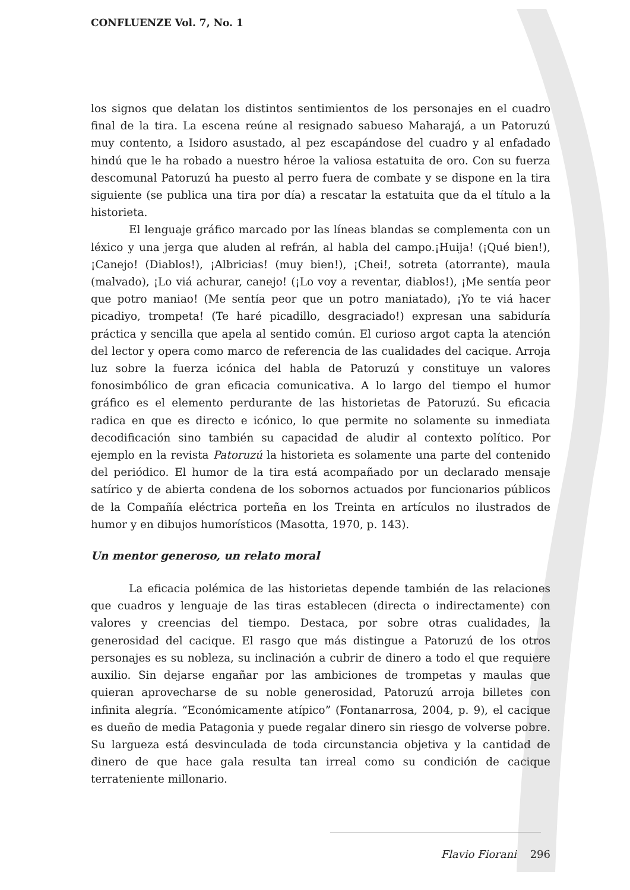CONFLUENZE Vol. 7, No. 1
los signos que delatan los distintos sentimientos de los personajes en el cuadro final de la tira. La escena reúne al resignado sabueso Maharajá, a un Patoruzú muy contento, a Isidoro asustado, al pez escapándose del cuadro y al enfadado hindú que le ha robado a nuestro héroe la valiosa estatuita de oro. Con su fuerza descomunal Patoruzú ha puesto al perro fuera de combate y se dispone en la tira siguiente (se publica una tira por día) a rescatar la estatuita que da el título a la historieta.
El lenguaje gráfico marcado por las líneas blandas se complementa con un léxico y una jerga que aluden al refrán, al habla del campo.¡Huija! (¡Qué bien!), ¡Canejo! (Diablos!), ¡Albricias! (muy bien!), ¡Chei!, sotreta (atorrante), maula (malvado), ¡Lo viá achurar, canejo! (¡Lo voy a reventar, diablos!), ¡Me sentía peor que potro maniao! (Me sentía peor que un potro maniatado), ¡Yo te viá hacer picadiyo, trompeta! (Te haré picadillo, desgraciado!) expresan una sabiduría práctica y sencilla que apela al sentido común. El curioso argot capta la atención del lector y opera como marco de referencia de las cualidades del cacique. Arroja luz sobre la fuerza icónica del habla de Patoruzú y constituye un valores fonosimbólico de gran eficacia comunicativa. A lo largo del tiempo el humor gráfico es el elemento perdurante de las historietas de Patoruzú. Su eficacia radica en que es directo e icónico, lo que permite no solamente su inmediata decodificación sino también su capacidad de aludir al contexto político. Por ejemplo en la revista Patoruzú la historieta es solamente una parte del contenido del periódico. El humor de la tira está acompañado por un declarado mensaje satírico y de abierta condena de los sobornos actuados por funcionarios públicos de la Compañía eléctrica porteña en los Treinta en artículos no ilustrados de humor y en dibujos humorísticos (Masotta, 1970, p. 143).
Un mentor generoso, un relato moral
La eficacia polémica de las historietas depende también de las relaciones que cuadros y lenguaje de las tiras establecen (directa o indirectamente) con valores y creencias del tiempo. Destaca, por sobre otras cualidades, la generosidad del cacique. El rasgo que más distingue a Patoruzú de los otros personajes es su nobleza, su inclinación a cubrir de dinero a todo el que requiere auxilio. Sin dejarse engañar por las ambiciones de trompetas y maulas que quieran aprovecharse de su noble generosidad, Patoruzú arroja billetes con infinita alegría. “Económicamente atípico” (Fontanarrosa, 2004, p. 9), el cacique es dueño de media Patagonia y puede regalar dinero sin riesgo de volverse pobre. Su largueza está desvinculada de toda circunstancia objetiva y la cantidad de dinero de que hace gala resulta tan irreal como su condición de cacique terrateniente millonario.
Flavio Fiorani 296